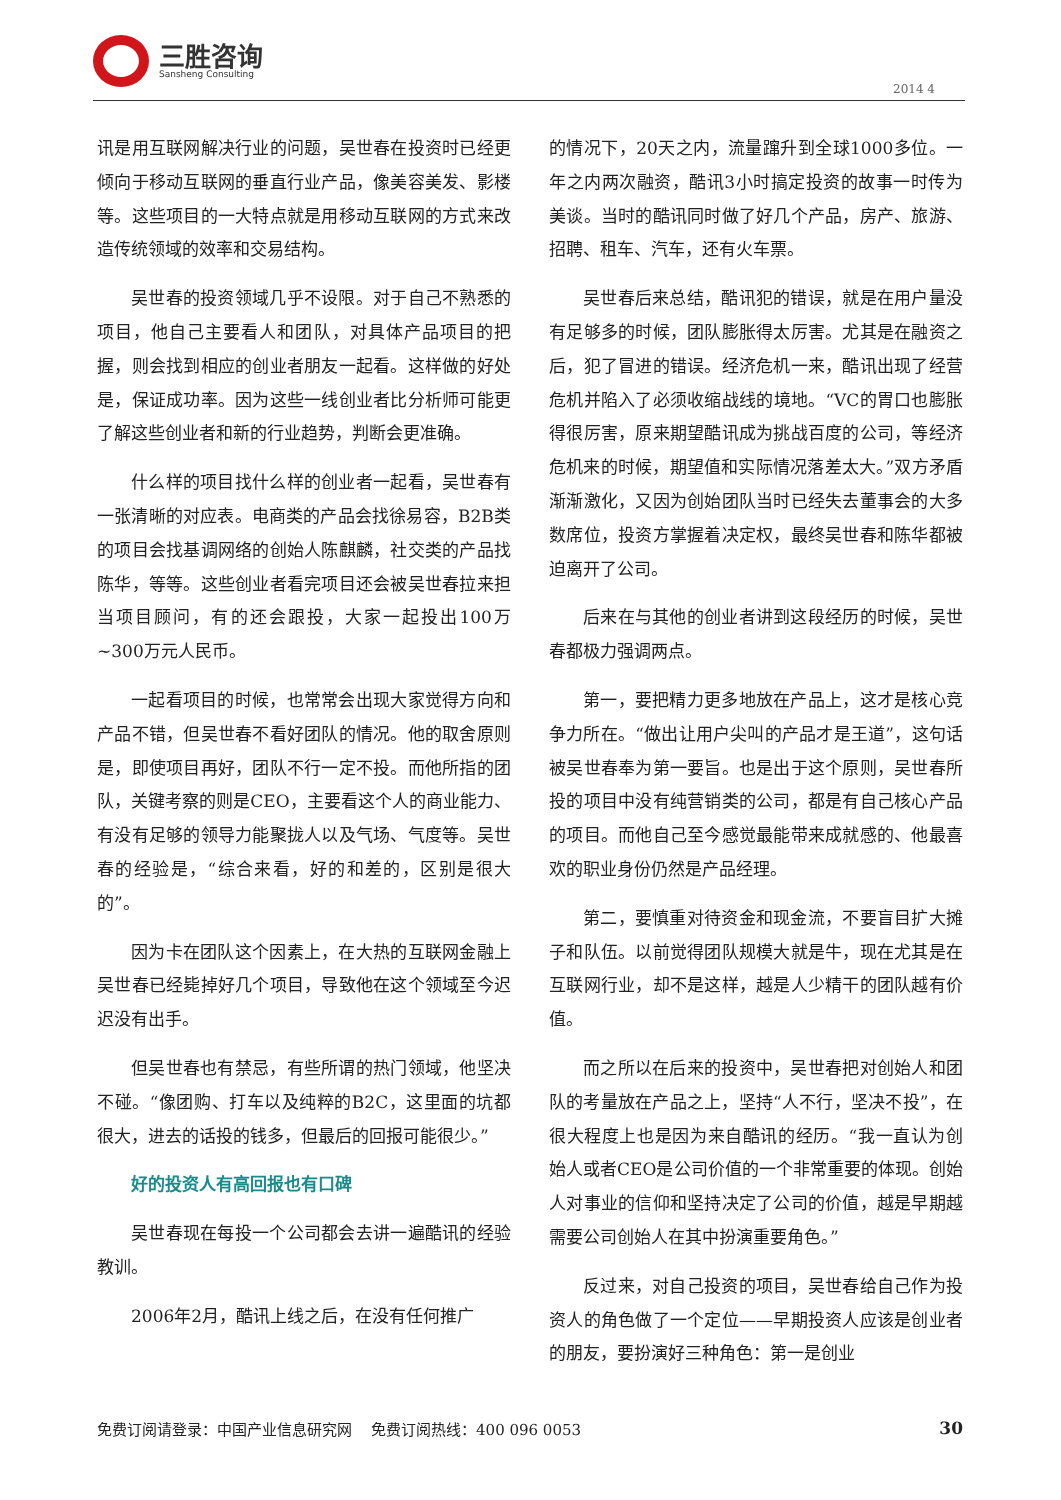三胜咨询
Sansheng Consulting
2014 4
讯是用互联网解决行业的问题，吴世春在投资时已经更倾向于移动互联网的垂直行业产品，像美容美发、影楼等。这些项目的一大特点就是用移动互联网的方式来改造传统领域的效率和交易结构。
吴世春的投资领域几乎不设限。对于自己不熟悉的项目，他自己主要看人和团队，对具体产品项目的把握，则会找到相应的创业者朋友一起看。这样做的好处是，保证成功率。因为这些一线创业者比分析师可能更了解这些创业者和新的行业趋势，判断会更准确。
什么样的项目找什么样的创业者一起看，吴世春有一张清晰的对应表。电商类的产品会找徐易容，B2B类的项目会找基调网络的创始人陈麒麟，社交类的产品找陈华，等等。这些创业者看完项目还会被吴世春拉来担当项目顾问，有的还会跟投，大家一起投出100万~300万元人民币。
一起看项目的时候，也常常会出现大家觉得方向和产品不错，但吴世春不看好团队的情况。他的取舍原则是，即使项目再好，团队不行一定不投。而他所指的团队，关键考察的则是CEO，主要看这个人的商业能力、有没有足够的领导力能聚拢人以及气场、气度等。吴世春的经验是，“综合来看，好的和差的，区别是很大的”。
因为卡在团队这个因素上，在大热的互联网金融上吴世春已经毙掉好几个项目，导致他在这个领域至今迟迟没有出手。
但吴世春也有禁忌，有些所谓的热门领域，他坚决不碰。“像团购、打车以及纯粹的B2C，这里面的坑都很大，进去的话投的钱多，但最后的回报可能很少。”
好的投资人有高回报也有口碑
吴世春现在每投一个公司都会去讲一遍酷讯的经验教训。
2006年2月，酷讯上线之后，在没有任何推广
的情况下，20天之内，流量蹿升到全球1000多位。一年之内两次融资，酷讯3小时搞定投资的故事一时传为美谈。当时的酷讯同时做了好几个产品，房产、旅游、招聘、租车、汽车，还有火车票。
吴世春后来总结，酷讯犯的错误，就是在用户量没有足够多的时候，团队膨胀得太厉害。尤其是在融资之后，犯了冒进的错误。经济危机一来，酷讯出现了经营危机并陷入了必须收缩战线的境地。“VC的胃口也膨胀得很厉害，原来期望酷讯成为挑战百度的公司，等经济危机来的时候，期望值和实际情况落差太大。”双方矛盾渐渐激化，又因为创始团队当时已经失去董事会的大多数席位，投资方掌握着决定权，最终吴世春和陈华都被迫离开了公司。
后来在与其他的创业者讲到这段经历的时候，吴世春都极力强调两点。
第一，要把精力更多地放在产品上，这才是核心竞争力所在。“做出让用户尖叫的产品才是王道”，这句话被吴世春奉为第一要旨。也是出于这个原则，吴世春所投的项目中没有纯营销类的公司，都是有自己核心产品的项目。而他自己至今感觉最能带来成就感的、他最喜欢的职业身份仍然是产品经理。
第二，要慎重对待资金和现金流，不要盲目扩大摊子和队伍。以前觉得团队规模大就是牛，现在尤其是在互联网行业，却不是这样，越是人少精干的团队越有价值。
而之所以在后来的投资中，吴世春把对创始人和团队的考量放在产品之上，坚持“人不行，坚决不投”，在很大程度上也是因为来自酷讯的经历。“我一直认为创始人或者CEO是公司价值的一个非常重要的体现。创始人对事业的信仰和坚持决定了公司的价值，越是早期越需要公司创始人在其中扮演重要角色。”
反过来，对自己投资的项目，吴世春给自己作为投资人的角色做了一个定位——早期投资人应该是创业者的朋友，要扮演好三种角色：第一是创业
免费订阅请登录：中国产业信息研究网 免费订阅热线：400 096 0053 30